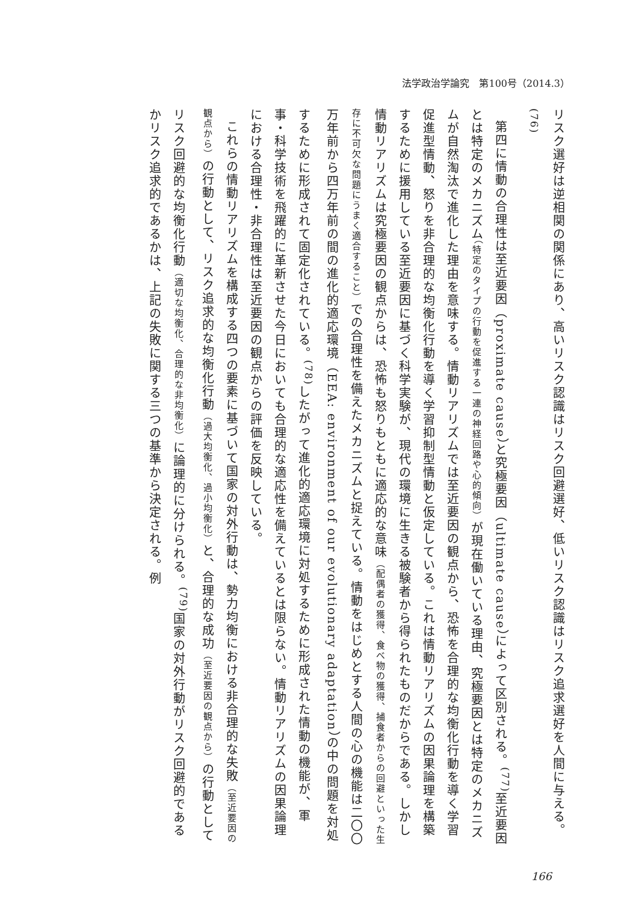法学政治学論究　第100号（2014.3）
リスク選好は逆相関の関係にあり、高いリスク認識はリスク回避選好、低いリスク認識はリスク追求選好を人間に与える。<sup>(76)</sup>
第四に情動の合理性は至近要因（proximate cause）と究極要因（ultimate cause）によって区別される。<sup>(77)</sup>至近要因とは特定のメカニズム（特定のタイプの行動を促進する一連の神経回路や心的傾向）が現在働いている理由、究極要因とは特定のメカニズムが自然淘汰で進化した理由を意味する。情動リアリズムでは至近要因の観点から、恐怖を合理的な均衡化行動を導く学習促進型情動、怒りを非合理的な均衡化行動を導く学習抑制型情動と仮定している。これは情動リアリズムの因果論理を構築するために援用している至近要因に基づく科学実験が、現代の環境に生きる被験者から得られたものだからである。しかし情動リアリズムは究極要因の観点からは、恐怖も怒りもともに適応的な意味（配偶者の獲得、食べ物の獲得、捕食者からの回避といった生存に不可欠な問題にうまく適合すること）での合理性を備えたメカニズムと捉えている。情動をはじめとする人間の心の機能は二〇〇万年前から四万年前の間の進化的適応環境（EEA: environment of our evolutionary adaptation）の中の問題を対処するために形成されて固定化されている。<sup>(78)</sup>したがって進化的適応環境に対処するために形成された情動の機能が、軍事・科学技術を飛躍的に革新させた今日においても合理的な適応性を備えているとは限らない。情動リアリズムの因果論理における合理性・非合理性は至近要因の観点からの評価を反映している。
これらの情動リアリズムを構成する四つの要素に基づいて国家の対外行動は、勢力均衡における非合理的な失敗（至近要因の観点から）の行動として、リスク追求的な均衡化行動（過大均衡化、過小均衡化）と、合理的な成功（至近要因の観点から）の行動としてリスク回避的な均衡化行動（適切な均衡化、合理的な非均衡化）に論理的に分けられる。<sup>(79)</sup>国家の対外行動がリスク回避的であるかリスク追求的であるかは、上記の失敗に関する三つの基準から決定される。例
166